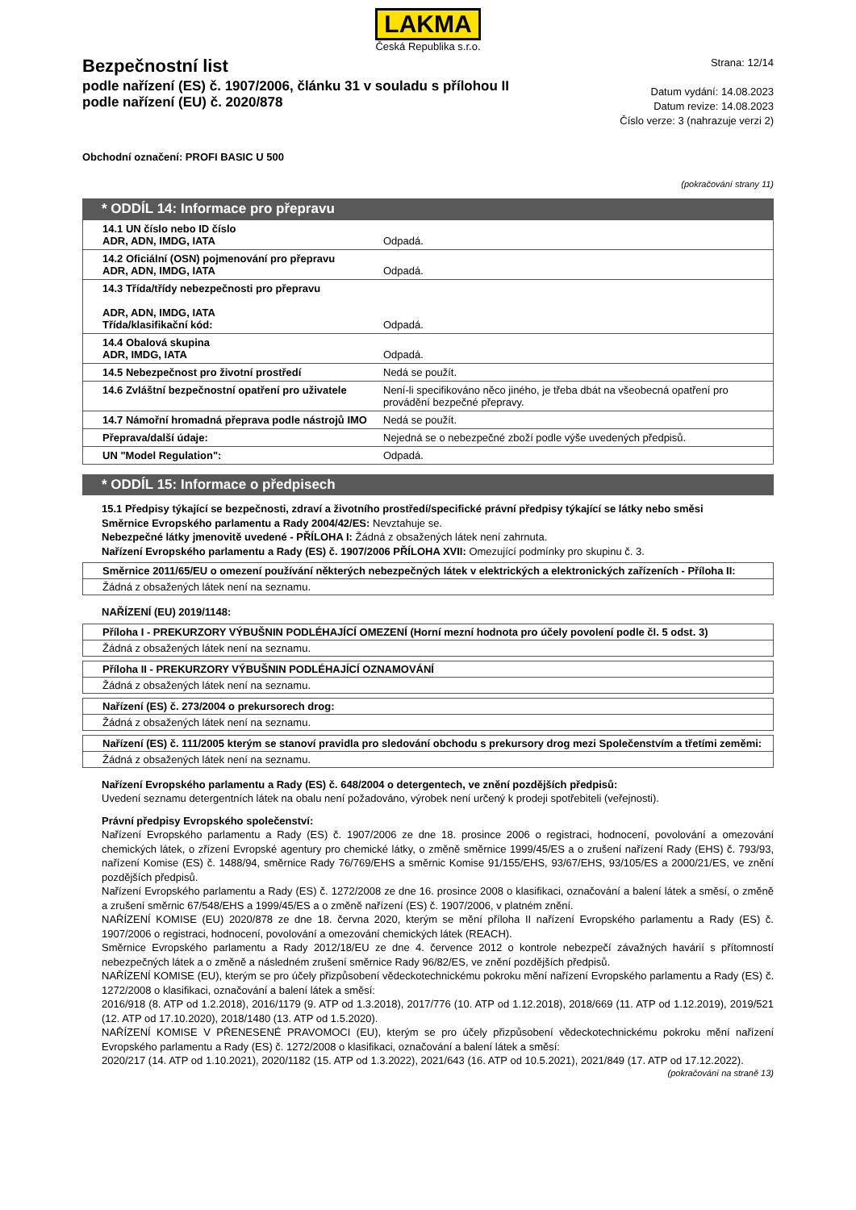LAKMA
Česká Republika s.r.o.
Bezpečnostní list
podle nařízení (ES) č. 1907/2006, článku 31 v souladu s přílohou II
podle nařízení (EU) č. 2020/878
Strana: 12/14
Datum vydání: 14.08.2023
Datum revize: 14.08.2023
Číslo verze: 3 (nahrazuje verzi 2)
Obchodní označení: PROFI BASIC U 500
(pokračování strany 11)
* ODDÍL 14: Informace pro přepravu
| 14.1 UN číslo nebo ID číslo ADR, ADN, IMDG, IATA | Odpadá. |
| 14.2 Oficiální (OSN) pojmenování pro přepravu ADR, ADN, IMDG, IATA | Odpadá. |
| 14.3 Třída/třídy nebezpečnosti pro přepravu ADR, ADN, IMDG, IATA Třída/klasifikační kód: | Odpadá. |
| 14.4 Obalová skupina ADR, IMDG, IATA | Odpadá. |
| 14.5 Nebezpečnost pro životní prostředí | Nedá se použít. |
| 14.6 Zvláštní bezpečnostní opatření pro uživatele | Není-li specifikováno něco jiného, je třeba dbát na všeobecná opatření pro provádění bezpečné přepravy. |
| 14.7 Námořní hromadná přeprava podle nástrojů IMO | Nedá se použít. |
| Přeprava/další údaje: | Nejedná se o nebezpečné zboží podle výše uvedených předpisů. |
| UN "Model Regulation": | Odpadá. |
* ODDÍL 15: Informace o předpisech
15.1 Předpisy týkající se bezpečnosti, zdraví a životního prostředí/specifické právní předpisy týkající se látky nebo směsi
Směrnice Evropského parlamentu a Rady 2004/42/ES: Nevztahuje se.
Nebezpečné látky jmenovitě uvedené - PŘÍLOHA I: Žádná z obsažených látek není zahrnuta.
Nařízení Evropského parlamentu a Rady (ES) č. 1907/2006 PŘÍLOHA XVII: Omezující podmínky pro skupinu č. 3.
Směrnice 2011/65/EU o omezení používání některých nebezpečných látek v elektrických a elektronických zařízeních - Příloha II:
Žádná z obsažených látek není na seznamu.
NAŘÍZENÍ (EU) 2019/1148:
Příloha I - PREKURZORY VÝBUŠNIN PODLÉHAJÍCÍ OMEZENÍ (Horní mezní hodnota pro účely povolení podle čl. 5 odst. 3)
Žádná z obsažených látek není na seznamu.
Příloha II - PREKURZORY VÝBUŠNIN PODLÉHAJÍCÍ OZNAMOVÁNÍ
Žádná z obsažených látek není na seznamu.
Nařízení (ES) č. 273/2004 o prekursorech drog:
Žádná z obsažených látek není na seznamu.
Nařízení (ES) č. 111/2005 kterým se stanoví pravidla pro sledování obchodu s prekursory drog mezi Společenstvím a třetími zeměmi:
Žádná z obsažených látek není na seznamu.
Nařízení Evropského parlamentu a Rady (ES) č. 648/2004 o detergentech, ve znění pozdějších předpisů:
Uvedení seznamu detergentních látek na obalu není požadováno, výrobek není určený k prodeji spotřebiteli (veřejnosti).
Právní předpisy Evropského společenství:
Nařízení Evropského parlamentu a Rady (ES) č. 1907/2006 ze dne 18. prosince 2006 o registraci, hodnocení, povolování a omezování chemických látek, o zřízení Evropské agentury pro chemické látky, o změně směrnice 1999/45/ES a o zrušení nařízení Rady (EHS) č. 793/93, nařízení Komise (ES) č. 1488/94, směrnice Rady 76/769/EHS a směrnic Komise 91/155/EHS, 93/67/EHS, 93/105/ES a 2000/21/ES, ve znění pozdějších předpisů.
Nařízení Evropského parlamentu a Rady (ES) č. 1272/2008 ze dne 16. prosince 2008 o klasifikaci, označování a balení látek a směsí, o změně a zrušení směrnic 67/548/EHS a 1999/45/ES a o změně nařízení (ES) č. 1907/2006, v platném znění.
NAŘÍZENÍ KOMISE (EU) 2020/878 ze dne 18. června 2020, kterým se mění příloha II nařízení Evropského parlamentu a Rady (ES) č. 1907/2006 o registraci, hodnocení, povolování a omezování chemických látek (REACH).
Směrnice Evropského parlamentu a Rady 2012/18/EU ze dne 4. července 2012 o kontrole nebezpečí závažných havárií s přítomností nebezpečných látek a o změně a následném zrušení směrnice Rady 96/82/ES, ve znění pozdějších předpisů.
NAŘÍZENÍ KOMISE (EU), kterým se pro účely přizpůsobení vědeckotechnickému pokroku mění nařízení Evropského parlamentu a Rady (ES) č. 1272/2008 o klasifikaci, označování a balení látek a směsí:
2016/918 (8. ATP od 1.2.2018), 2016/1179 (9. ATP od 1.3.2018), 2017/776 (10. ATP od 1.12.2018), 2018/669 (11. ATP od 1.12.2019), 2019/521 (12. ATP od 17.10.2020), 2018/1480 (13. ATP od 1.5.2020).
NAŘÍZENÍ KOMISE V PŘENESENÉ PRAVOMOCI (EU), kterým se pro účely přizpůsobení vědeckotechnickému pokroku mění nařízení Evropského parlamentu a Rady (ES) č. 1272/2008 o klasifikaci, označování a balení látek a směsí:
2020/217 (14. ATP od 1.10.2021), 2020/1182 (15. ATP od 1.3.2022), 2021/643 (16. ATP od 10.5.2021), 2021/849 (17. ATP od 17.12.2022).
(pokračování na straně 13)